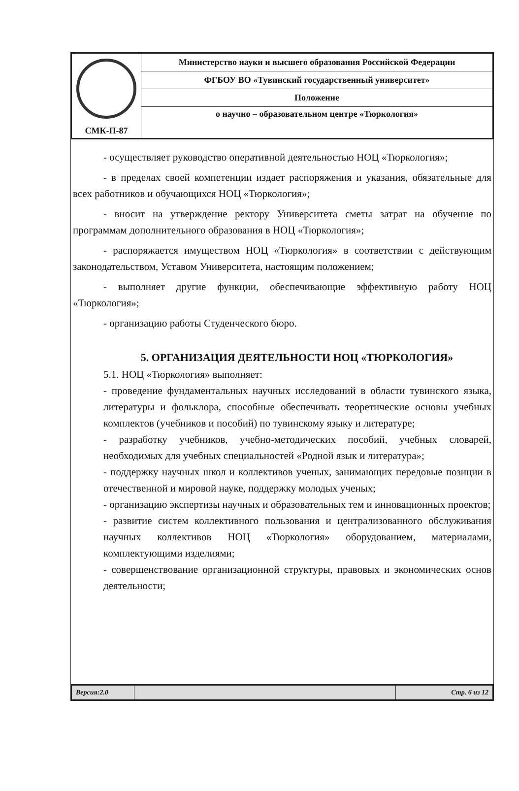| СМК-П-87 | Министерство науки и высшего образования Российской Федерации |
| | ФГБОУ ВО «Тувинский государственный университет» |
| | Положение |
| | о научно – образовательном центре «Тюркология» |
- осуществляет руководство оперативной деятельностью НОЦ «Тюркология»;
- в пределах своей компетенции издает распоряжения и указания, обязательные для всех работников и обучающихся НОЦ «Тюркология»;
- вносит на утверждение ректору Университета сметы затрат на обучение по программам дополнительного образования в НОЦ «Тюркология»;
- распоряжается имуществом НОЦ «Тюркология» в соответствии с действующим законодательством, Уставом Университета, настоящим положением;
- выполняет другие функции, обеспечивающие эффективную работу НОЦ «Тюркология»;
- организацию работы Студенческого бюро.
5. ОРГАНИЗАЦИЯ ДЕЯТЕЛЬНОСТИ НОЦ «ТЮРКОЛОГИЯ»
5.1. НОЦ «Тюркология» выполняет:
- проведение фундаментальных научных исследований в области тувинского языка, литературы и фольклора, способные обеспечивать теоретические основы учебных комплектов (учебников и пособий) по тувинскому языку и литературе;
- разработку учебников, учебно-методических пособий, учебных словарей, необходимых для учебных специальностей «Родной язык и литература»;
- поддержку научных школ и коллективов ученых, занимающих передовые позиции в отечественной и мировой науке, поддержку молодых ученых;
- организацию экспертизы научных и образовательных тем и инновационных проектов;
- развитие систем коллективного пользования и централизованного обслуживания научных коллективов НОЦ «Тюркология» оборудованием, материалами, комплектующими изделиями;
- совершенствование организационной структуры, правовых и экономических основ деятельности;
| Версия:2.0 | | Стр. 6 из 12 |